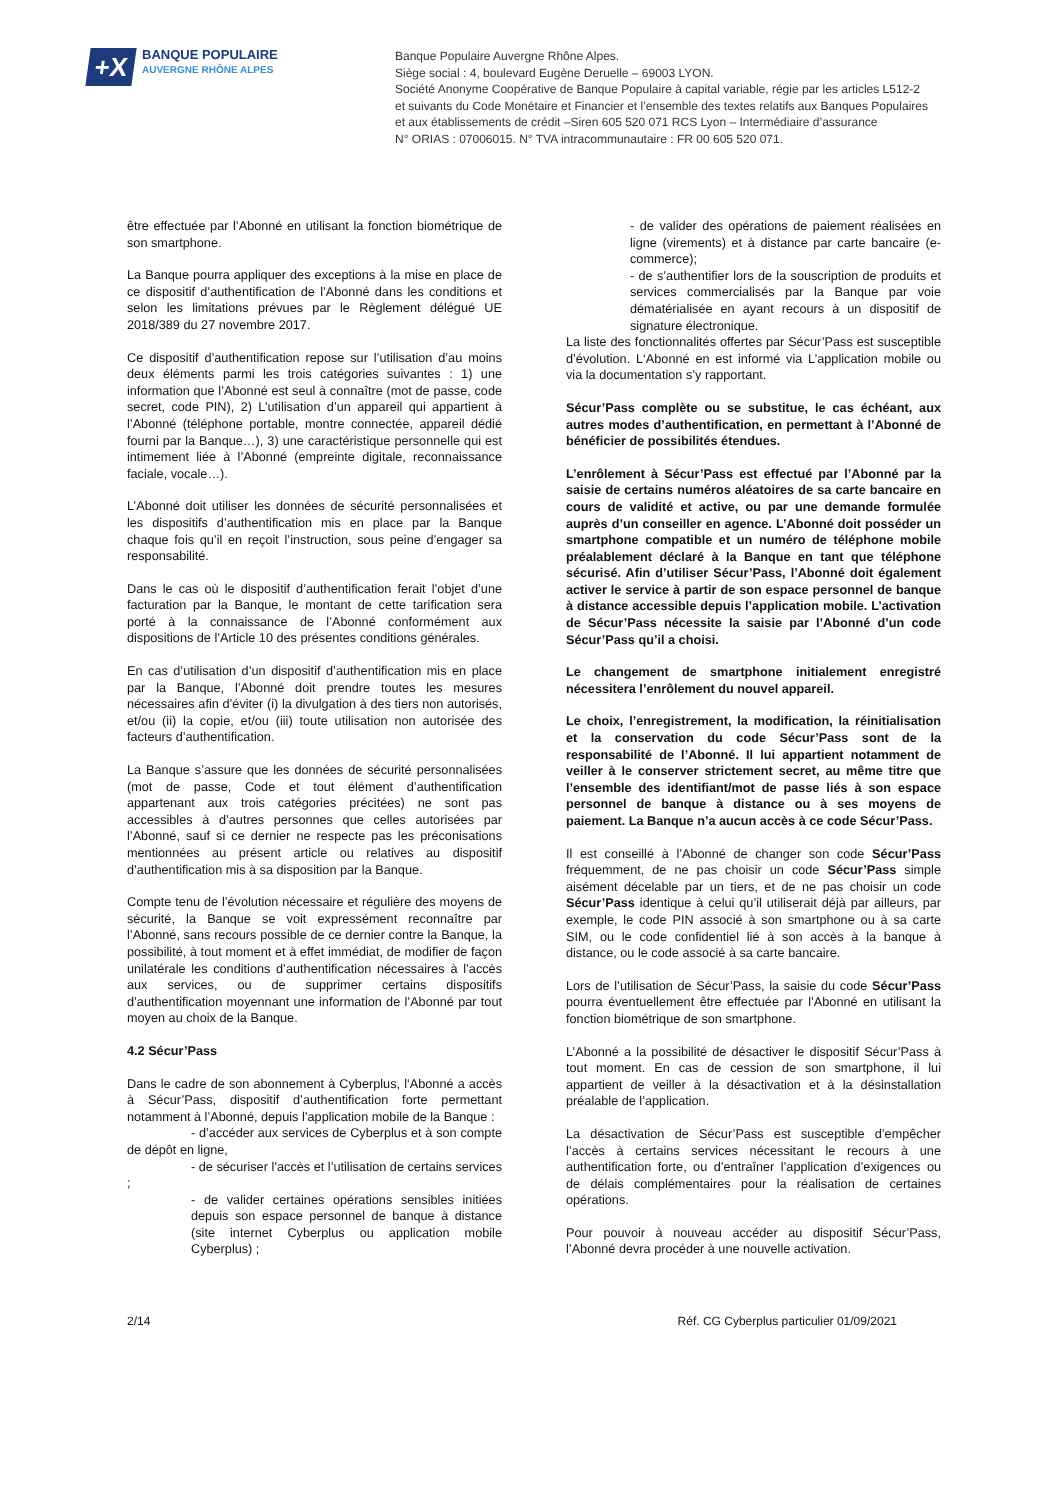+X
BANQUE POPULAIRE
AUVERGNE RHÔNE ALPES
Banque Populaire Auvergne Rhône Alpes.
Siège social : 4, boulevard Eugène Deruelle – 69003 LYON.
Société Anonyme Coopérative de Banque Populaire à capital variable, régie par les articles L512-2
et suivants du Code Monétaire et Financier et l’ensemble des textes relatifs aux Banques Populaires
et aux établissements de crédit –Siren 605 520 071 RCS Lyon – Intermédiaire d’assurance
N° ORIAS : 07006015. N° TVA intracommunautaire : FR 00 605 520 071.
être effectuée par l’Abonné en utilisant la fonction biométrique de son smartphone.
La Banque pourra appliquer des exceptions à la mise en place de ce dispositif d’authentification de l’Abonné dans les conditions et selon les limitations prévues par le Règlement délégué UE 2018/389 du 27 novembre 2017.
Ce dispositif d’authentification repose sur l’utilisation d’au moins deux éléments parmi les trois catégories suivantes : 1) une information que l’Abonné est seul à connaître (mot de passe, code secret, code PIN), 2) L’utilisation d’un appareil qui appartient à l’Abonné (téléphone portable, montre connectée, appareil dédié fourni par la Banque…), 3) une caractéristique personnelle qui est intimement liée à l’Abonné (empreinte digitale, reconnaissance faciale, vocale…).
L’Abonné doit utiliser les données de sécurité personnalisées et les dispositifs d’authentification mis en place par la Banque chaque fois qu’il en reçoit l’instruction, sous peine d’engager sa responsabilité.
Dans le cas où le dispositif d’authentification ferait l’objet d’une facturation par la Banque, le montant de cette tarification sera porté à la connaissance de l’Abonné conformément aux dispositions de l’Article 10 des présentes conditions générales.
En cas d’utilisation d’un dispositif d’authentification mis en place par la Banque, l’Abonné doit prendre toutes les mesures nécessaires afin d’éviter (i) la divulgation à des tiers non autorisés, et/ou (ii) la copie, et/ou (iii) toute utilisation non autorisée des facteurs d’authentification.
La Banque s’assure que les données de sécurité personnalisées (mot de passe, Code et tout élément d’authentification appartenant aux trois catégories précitées) ne sont pas accessibles à d’autres personnes que celles autorisées par l’Abonné, sauf si ce dernier ne respecte pas les préconisations mentionnées au présent article ou relatives au dispositif d’authentification mis à sa disposition par la Banque.
Compte tenu de l’évolution nécessaire et régulière des moyens de sécurité, la Banque se voit expressément reconnaître par l’Abonné, sans recours possible de ce dernier contre la Banque, la possibilité, à tout moment et à effet immédiat, de modifier de façon unilatérale les conditions d’authentification nécessaires à l’accès aux services, ou de supprimer certains dispositifs d’authentification moyennant une information de l’Abonné par tout moyen au choix de la Banque.
4.2 Sécur’Pass
Dans le cadre de son abonnement à Cyberplus, l‘Abonné a accès à Sécur’Pass, dispositif d’authentification forte permettant notamment à l’Abonné, depuis l’application mobile de la Banque :
- d’accéder aux services de Cyberplus et à son compte de dépôt en ligne,
- de sécuriser l’accès et l’utilisation de certains services ;
- de valider certaines opérations sensibles initiées depuis son espace personnel de banque à distance (site internet Cyberplus ou application mobile Cyberplus) ;
- de valider des opérations de paiement réalisées en ligne (virements) et à distance par carte bancaire (e-commerce);
- de s’authentifier lors de la souscription de produits et services commercialisés par la Banque par voie dématérialisée en ayant recours à un dispositif de signature électronique.
La liste des fonctionnalités offertes par Sécur’Pass est susceptible d’évolution. L‘Abonné en est informé via L’application mobile ou via la documentation s’y rapportant.
Sécur’Pass complète ou se substitue, le cas échéant, aux autres modes d’authentification, en permettant à l’Abonné de bénéficier de possibilités étendues.
L’enrôlement à Sécur’Pass est effectué par l’Abonné par la saisie de certains numéros aléatoires de sa carte bancaire en cours de validité et active, ou par une demande formulée auprès d’un conseiller en agence. L’Abonné doit posséder un smartphone compatible et un numéro de téléphone mobile préalablement déclaré à la Banque en tant que téléphone sécurisé. Afin d’utiliser Sécur’Pass, l’Abonné doit également activer le service à partir de son espace personnel de banque à distance accessible depuis l’application mobile. L’activation de Sécur’Pass nécessite la saisie par l’Abonné d’un code Sécur’Pass qu’il a choisi.
Le changement de smartphone initialement enregistré nécessitera l’enrôlement du nouvel appareil.
Le choix, l’enregistrement, la modification, la réinitialisation et la conservation du code Sécur’Pass sont de la responsabilité de l’Abonné. Il lui appartient notamment de veiller à le conserver strictement secret, au même titre que l’ensemble des identifiant/mot de passe liés à son espace personnel de banque à distance ou à ses moyens de paiement. La Banque n’a aucun accès à ce code Sécur’Pass.
Il est conseillé à l’Abonné de changer son code Sécur’Pass fréquemment, de ne pas choisir un code Sécur’Pass simple aisément décelable par un tiers, et de ne pas choisir un code Sécur’Pass identique à celui qu’il utiliserait déjà par ailleurs, par exemple, le code PIN associé à son smartphone ou à sa carte SIM, ou le code confidentiel lié à son accès à la banque à distance, ou le code associé à sa carte bancaire.
Lors de l’utilisation de Sécur’Pass, la saisie du code Sécur’Pass pourra éventuellement être effectuée par l’Abonné en utilisant la fonction biométrique de son smartphone.
L’Abonné a la possibilité de désactiver le dispositif Sécur’Pass à tout moment. En cas de cession de son smartphone, il lui appartient de veiller à la désactivation et à la désinstallation préalable de l’application.
La désactivation de Sécur’Pass est susceptible d’empêcher l’accès à certains services nécessitant le recours à une authentification forte, ou d’entraîner l’application d’exigences ou de délais complémentaires pour la réalisation de certaines opérations.
Pour pouvoir à nouveau accéder au dispositif Sécur’Pass, l’Abonné devra procéder à une nouvelle activation.
2/14 Réf. CG Cyberplus particulier 01/09/2021